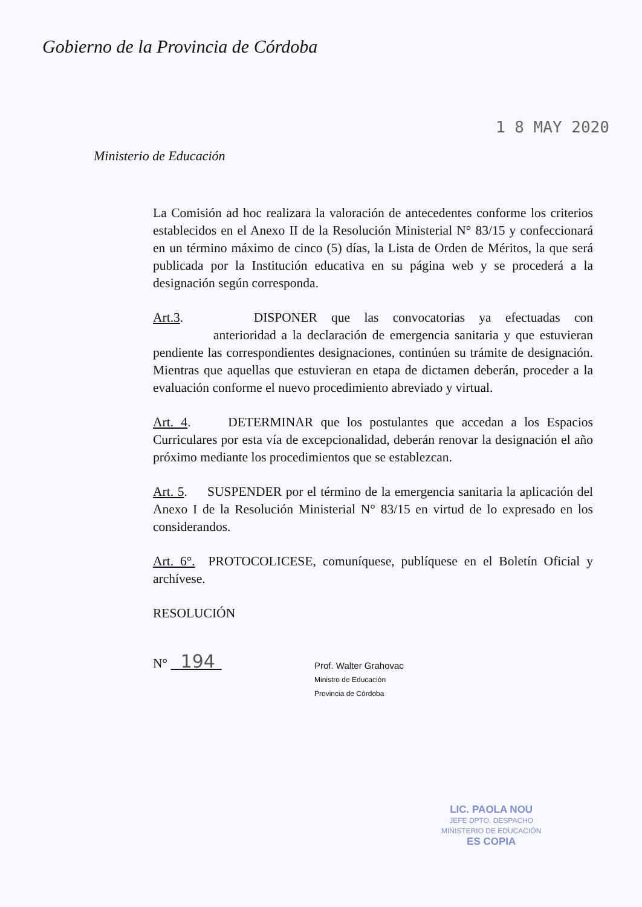Gobierno de la Provincia de Córdoba
1 8 MAY 2020
Ministerio de Educación
La Comisión ad hoc realizara la valoración de antecedentes conforme los criterios establecidos en el Anexo II de la Resolución Ministerial N° 83/15 y confeccionará en un término máximo de cinco (5) días, la Lista de Orden de Méritos, la que será publicada por la Institución educativa en su página web y se procederá a la designación según corresponda.
Art.3. DISPONER que las convocatorias ya efectuadas con anterioridad a la declaración de emergencia sanitaria y que estuvieran pendiente las correspondientes designaciones, continúen su trámite de designación. Mientras que aquellas que estuvieran en etapa de dictamen deberán, proceder a la evaluación conforme el nuevo procedimiento abreviado y virtual.
Art. 4. DETERMINAR que los postulantes que accedan a los Espacios Curriculares por esta vía de excepcionalidad, deberán renovar la designación el año próximo mediante los procedimientos que se establezcan.
Art. 5. SUSPENDER por el término de la emergencia sanitaria la aplicación del Anexo I de la Resolución Ministerial N° 83/15 en virtud de lo expresado en los considerandos.
Art. 6°. PROTOCOLICESE, comuníquese, publíquese en el Boletín Oficial y archívese.
RESOLUCIÓN
N° 194
Prof. Walter Grahovac
Ministro de Educación
Provincia de Córdoba
LIC. PAOLA NOU
JEFE DPTO. DESPACHO
MINISTERIO DE EDUCACIÓN
ES COPIA